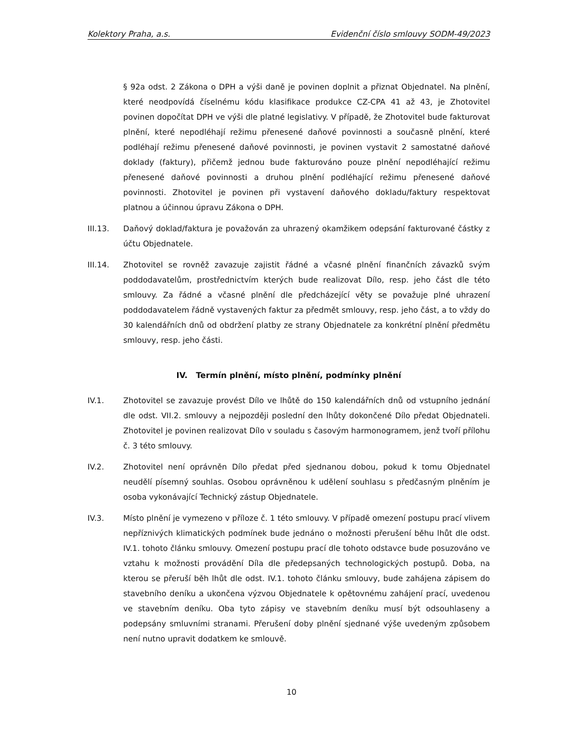Kolektory Praha, a.s. Evidenční číslo smlouvy SODM-49/2023
§ 92a odst. 2 Zákona o DPH a výši daně je povinen doplnit a přiznat Objednatel. Na plnění, které neodpovídá číselnému kódu klasifikace produkce CZ-CPA 41 až 43, je Zhotovitel povinen dopočítat DPH ve výši dle platné legislativy. V případě, že Zhotovitel bude fakturovat plnění, které nepodléhají režimu přenesené daňové povinnosti a současně plnění, které podléhají režimu přenesené daňové povinnosti, je povinen vystavit 2 samostatné daňové doklady (faktury), přičemž jednou bude fakturováno pouze plnění nepodléhající režimu přenesené daňové povinnosti a druhou plnění podléhající režimu přenesené daňové povinnosti. Zhotovitel je povinen při vystavení daňového dokladu/faktury respektovat platnou a účinnou úpravu Zákona o DPH.
III.13. Daňový doklad/faktura je považován za uhrazený okamžikem odepsání fakturované částky z účtu Objednatele.
III.14. Zhotovitel se rovněž zavazuje zajistit řádné a včasné plnění finančních závazků svým poddodavatelům, prostřednictvím kterých bude realizovat Dílo, resp. jeho část dle této smlouvy. Za řádné a včasné plnění dle předcházející věty se považuje plné uhrazení poddodavatelem řádně vystavených faktur za předmět smlouvy, resp. jeho část, a to vždy do 30 kalendářních dnů od obdržení platby ze strany Objednatele za konkrétní plnění předmětu smlouvy, resp. jeho části.
IV. Termín plnění, místo plnění, podmínky plnění
IV.1. Zhotovitel se zavazuje provést Dílo ve lhůtě do 150 kalendářních dnů od vstupního jednání dle odst. VII.2. smlouvy a nejpozději poslední den lhůty dokončené Dílo předat Objednateli. Zhotovitel je povinen realizovat Dílo v souladu s časovým harmonogramem, jenž tvoří přílohu č. 3 této smlouvy.
IV.2. Zhotovitel není oprávněn Dílo předat před sjednanou dobou, pokud k tomu Objednatel neudělí písemný souhlas. Osobou oprávněnou k udělení souhlasu s předčasným plněním je osoba vykonávající Technický zástup Objednatele.
IV.3. Místo plnění je vymezeno v příloze č. 1 této smlouvy. V případě omezení postupu prací vlivem nepříznivých klimatických podmínek bude jednáno o možnosti přerušení běhu lhůt dle odst. IV.1. tohoto článku smlouvy. Omezení postupu prací dle tohoto odstavce bude posuzováno ve vztahu k možnosti provádění Díla dle předepsaných technologických postupů. Doba, na kterou se přeruší běh lhůt dle odst. IV.1. tohoto článku smlouvy, bude zahájena zápisem do stavebního deníku a ukončena výzvou Objednatele k opětovnému zahájení prací, uvedenou ve stavebním deníku. Oba tyto zápisy ve stavebním deníku musí být odsouhlaseny a podepsány smluvními stranami. Přerušení doby plnění sjednané výše uvedeným způsobem není nutno upravit dodatkem ke smlouvě.
10